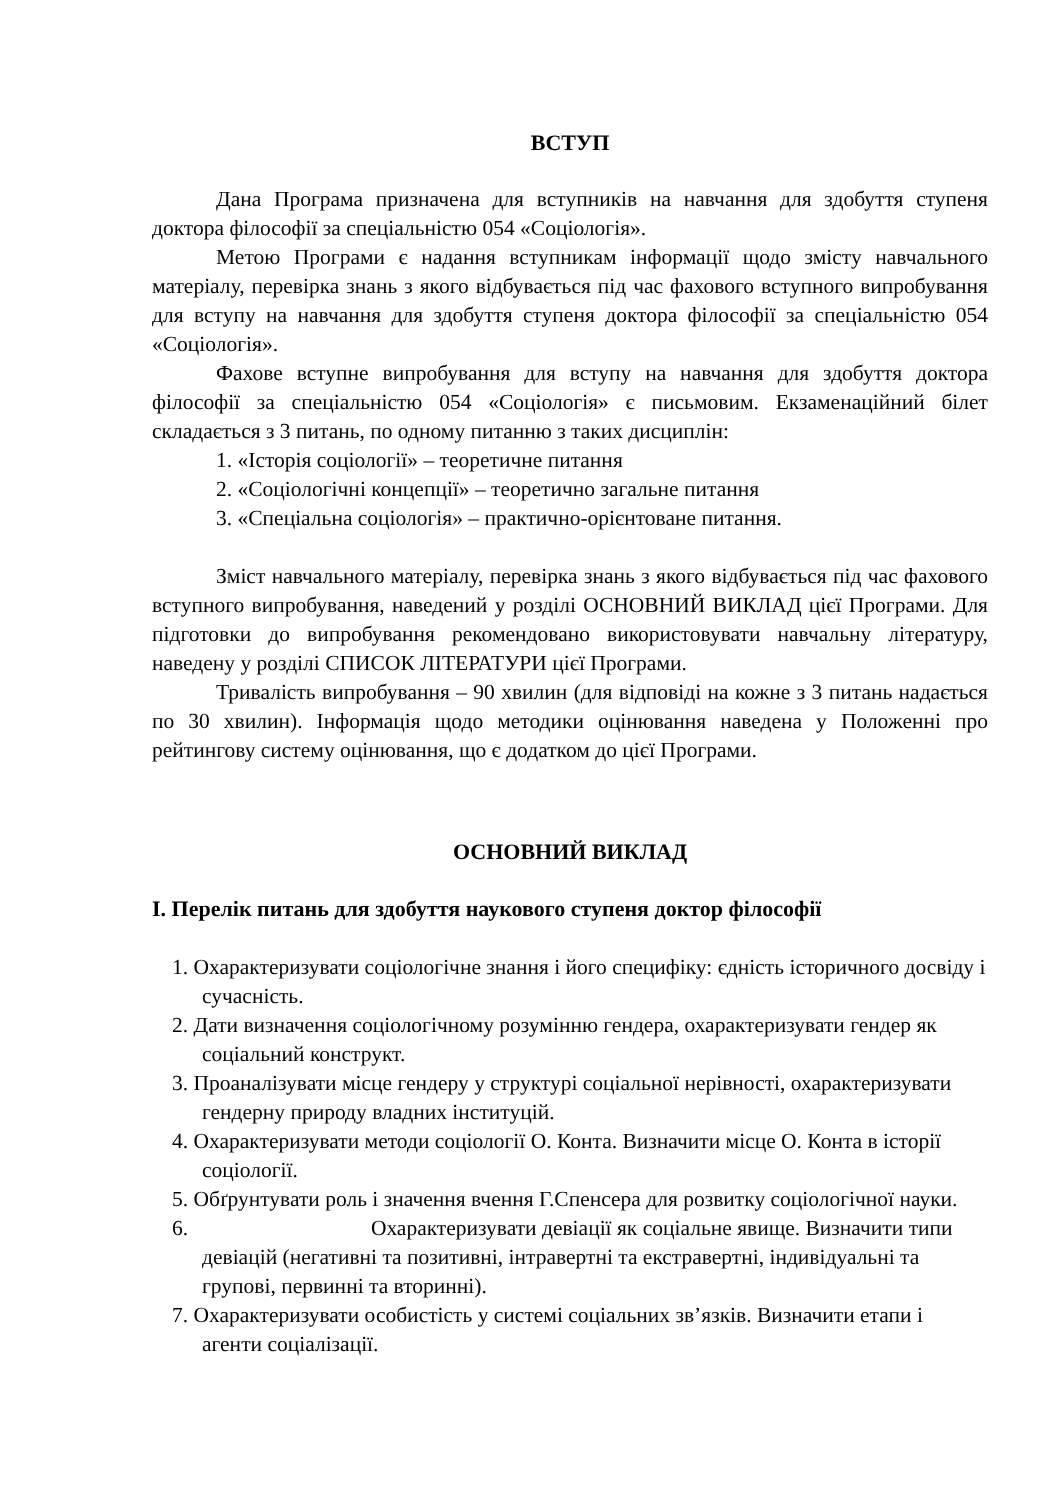ВСТУП
Дана Програма призначена для вступників на навчання для здобуття ступеня доктора філософії за спеціальністю 054 «Соціологія».
Метою Програми є надання вступникам інформації щодо змісту навчального матеріалу, перевірка знань з якого відбувається під час фахового вступного випробування для вступу на навчання для здобуття ступеня доктора філософії за спеціальністю 054 «Соціологія».
Фахове вступне випробування для вступу на навчання для здобуття доктора філософії за спеціальністю 054 «Соціологія» є письмовим. Екзаменаційний білет складається з 3 питань, по одному питанню з таких дисциплін:
1. «Історія соціології» – теоретичне питання
2. «Соціологічні концепції» – теоретично загальне питання
3. «Спеціальна соціологія» – практично-орієнтоване питання.
Зміст навчального матеріалу, перевірка знань з якого відбувається під час фахового вступного випробування, наведений у розділі ОСНОВНИЙ ВИКЛАД цієї Програми. Для підготовки до випробування рекомендовано використовувати навчальну літературу, наведену у розділі СПИСОК ЛІТЕРАТУРИ цієї Програми.
Тривалість випробування – 90 хвилин (для відповіді на кожне з 3 питань надається по 30 хвилин). Інформація щодо методики оцінювання наведена у Положенні про рейтингову систему оцінювання, що є додатком до цієї Програми.
ОСНОВНИЙ ВИКЛАД
І. Перелік питань для здобуття наукового ступеня доктор філософії
1. Охарактеризувати соціологічне знання і його специфіку: єдність історичного досвіду і сучасність.
2. Дати визначення соціологічному розумінню гендера, охарактеризувати гендер як соціальний конструкт.
3. Проаналізувати місце гендеру у структурі соціальної нерівності, охарактеризувати гендерну природу владних інституцій.
4. Охарактеризувати методи соціології О. Конта. Визначити місце О. Конта в історії соціології.
5. Обґрунтувати роль і значення вчення Г.Спенсера для розвитку соціологічної науки.
6. Охарактеризувати девіації як соціальне явище. Визначити типи девіацій (негативні та позитивні, інтравертні та екстравертні, індивідуальні та групові, первинні та вторинні).
7. Охарактеризувати особистість у системі соціальних зв’язків. Визначити етапи і агенти соціалізації.